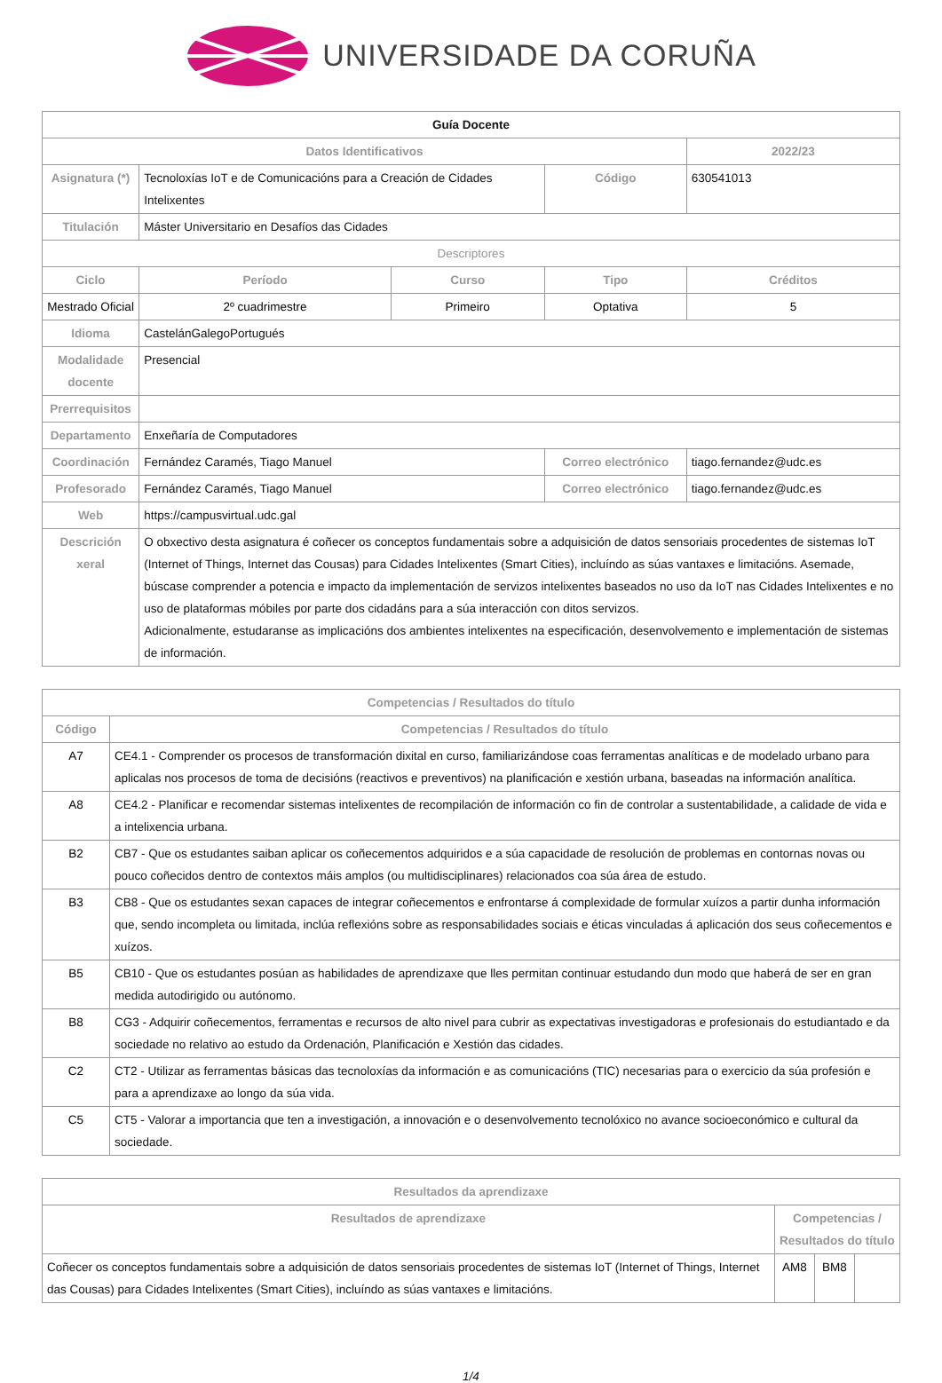UNIVERSIDADE DA CORUÑA
| Guía Docente | | | | | |
| Datos Identificativos | | | | 2022/23 | |
| Asignatura (*) | Tecnoloxías IoT e de Comunicacións para a Creación de Cidades Intelixentes | | Código | 630541013 | |
| Titulación | Máster Universitario en Desafíos das Cidades | | | | |
| Descriptores | | | | | |
| Ciclo | Período | Curso | Tipo | | Créditos |
| Mestrado Oficial | 2º cuadrimestre | Primeiro | Optativa | | 5 |
| Idioma | CastelánGalegoPortugués | | | | |
| Modalidade docente | Presencial | | | | |
| Prerrequisitos | | | | | |
| Departamento | Enxeñaría de Computadores | | | | |
| Coordinación | Fernández Caramés, Tiago Manuel | | Correo electrónico | tiago.fernandez@udc.es | |
| Profesorado | Fernández Caramés, Tiago Manuel | | Correo electrónico | tiago.fernandez@udc.es | |
| Web | https://campusvirtual.udc.gal | | | | |
| Descrición xeral | O obxectivo desta asignatura é coñecer os conceptos fundamentais sobre a adquisición de datos sensoriais procedentes de sistemas IoT (Internet of Things, Internet das Cousas) para Cidades Intelixentes (Smart Cities), incluíndo as súas vantaxes e limitacións. Asemade, búscase comprender a potencia e impacto da implementación de servizos intelixentes baseados no uso da IoT nas Cidades Intelixentes e no uso de plataformas móbiles por parte dos cidadáns para a súa interacción con ditos servizos. Adicionalmente, estudaranse as implicacións dos ambientes intelixentes na especificación, desenvolvemento e implementación de sistemas de información. | | | | |
| Competencias / Resultados do título | |
| --- | --- |
| Código | Competencias / Resultados do título |
| A7 | CE4.1 - Comprender os procesos de transformación dixital en curso, familiarizándose coas ferramentas analíticas e de modelado urbano para aplicalas nos procesos de toma de decisións (reactivos e preventivos) na planificación e xestión urbana, baseadas na información analítica. |
| A8 | CE4.2 - Planificar e recomendar sistemas intelixentes de recompilación de información co fin de controlar a sustentabilidade, a calidade de vida e a intelixencia urbana. |
| B2 | CB7 - Que os estudantes saiban aplicar os coñecementos adquiridos e a súa capacidade de resolución de problemas en contornas novas ou pouco coñecidos dentro de contextos máis amplos (ou multidisciplinares) relacionados coa súa área de estudo. |
| B3 | CB8 - Que os estudantes sexan capaces de integrar coñecementos e enfrontarse á complexidade de formular xuízos a partir dunha información que, sendo incompleta ou limitada, inclúa reflexións sobre as responsabilidades sociais e éticas vinculadas á aplicación dos seus coñecementos e xuízos. |
| B5 | CB10 - Que os estudantes posúan as habilidades de aprendizaxe que lles permitan continuar estudando dun modo que haberá de ser en gran medida autodirigido ou autónomo. |
| B8 | CG3 - Adquirir coñecementos, ferramentas e recursos de alto nivel para cubrir as expectativas investigadoras e profesionais do estudiantado e da sociedade no relativo ao estudo da Ordenación, Planificación e Xestión das cidades. |
| C2 | CT2 - Utilizar as ferramentas básicas das tecnoloxías da información e as comunicacións (TIC) necesarias para o exercicio da súa profesión e para a aprendizaxe ao longo da súa vida. |
| C5 | CT5 - Valorar a importancia que ten a investigación, a innovación e o desenvolvemento tecnolóxico no avance socioeconómico e cultural da sociedade. |
| Resultados da aprendizaxe | | | |
| --- | --- | --- | --- |
| Resultados de aprendizaxe | Competencias / Resultados do título | | |
| Coñecer os conceptos fundamentais sobre a adquisición de datos sensoriais procedentes de sistemas IoT (Internet of Things, Internet das Cousas) para Cidades Intelixentes (Smart Cities), incluíndo as súas vantaxes e limitacións. | AM8 | BM8 | |
1/4